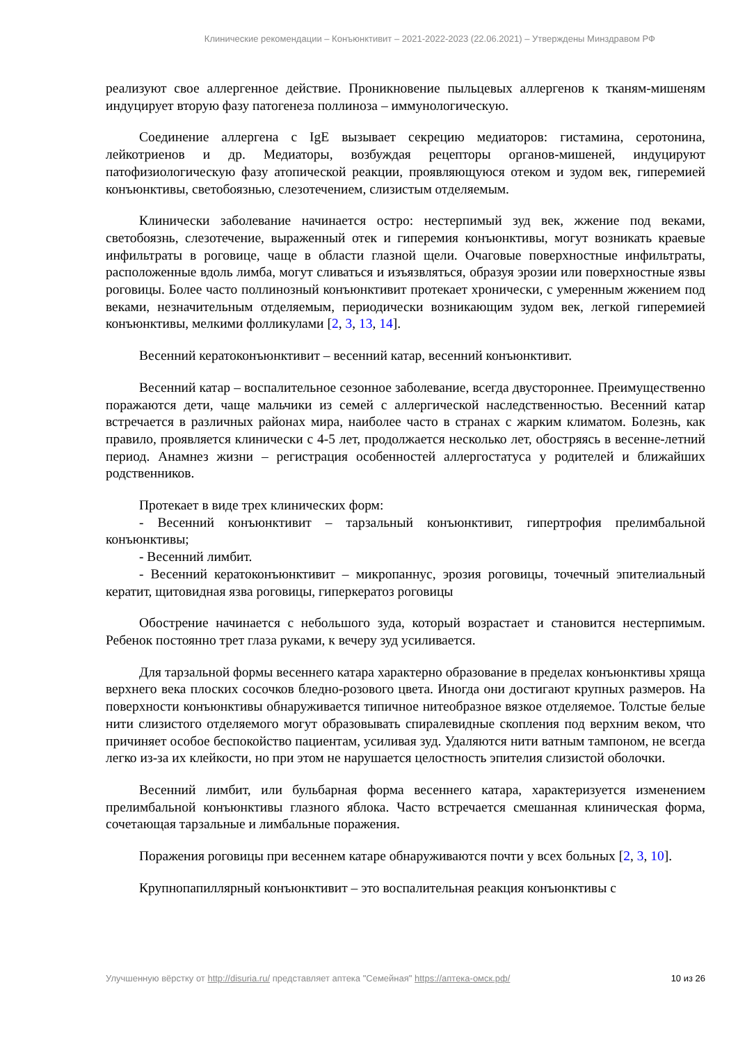Клинические рекомендации – Конъюнктивит – 2021-2022-2023 (22.06.2021) – Утверждены Минздравом РФ
реализуют свое аллергенное действие. Проникновение пыльцевых аллергенов к тканям-мишеням индуцирует вторую фазу патогенеза поллиноза – иммунологическую.
Соединение аллергена с IgE вызывает секрецию медиаторов: гистамина, серотонина, лейкотриенов и др. Медиаторы, возбуждая рецепторы органов-мишеней, индуцируют патофизиологическую фазу атопической реакции, проявляющуюся отеком и зудом век, гиперемией конъюнктивы, светобоязнью, слезотечением, слизистым отделяемым.
Клинически заболевание начинается остро: нестерпимый зуд век, жжение под веками, светобоязнь, слезотечение, выраженный отек и гиперемия конъюнктивы, могут возникать краевые инфильтраты в роговице, чаще в области глазной щели. Очаговые поверхностные инфильтраты, расположенные вдоль лимба, могут сливаться и изъязвляться, образуя эрозии или поверхностные язвы роговицы. Более часто поллинозный конъюнктивит протекает хронически, с умеренным жжением под веками, незначительным отделяемым, периодически возникающим зудом век, легкой гиперемией конъюнктивы, мелкими фолликулами [2, 3, 13, 14].
Весенний кератоконъюнктивит – весенний катар, весенний конъюнктивит.
Весенний катар – воспалительное сезонное заболевание, всегда двустороннее. Преимущественно поражаются дети, чаще мальчики из семей с аллергической наследственностью. Весенний катар встречается в различных районах мира, наиболее часто в странах с жарким климатом. Болезнь, как правило, проявляется клинически с 4-5 лет, продолжается несколько лет, обостряясь в весенне-летний период. Анамнез жизни – регистрация особенностей аллергостатуса у родителей и ближайших родственников.
Протекает в виде трех клинических форм:
- Весенний конъюнктивит – тарзальный конъюнктивит, гипертрофия прелимбальной конъюнктивы;
- Весенний лимбит.
- Весенний кератоконъюнктивит – микропаннус, эрозия роговицы, точечный эпителиальный кератит, щитовидная язва роговицы, гиперкератоз роговицы
Обострение начинается с небольшого зуда, который возрастает и становится нестерпимым. Ребенок постоянно трет глаза руками, к вечеру зуд усиливается.
Для тарзальной формы весеннего катара характерно образование в пределах конъюнктивы хряща верхнего века плоских сосочков бледно-розового цвета. Иногда они достигают крупных размеров. На поверхности конъюнктивы обнаруживается типичное нитеобразное вязкое отделяемое. Толстые белые нити слизистого отделяемого могут образовывать спиралевидные скопления под верхним веком, что причиняет особое беспокойство пациентам, усиливая зуд. Удаляются нити ватным тампоном, не всегда легко из-за их клейкости, но при этом не нарушается целостность эпителия слизистой оболочки.
Весенний лимбит, или бульбарная форма весеннего катара, характеризуется изменением прелимбальной конъюнктивы глазного яблока. Часто встречается смешанная клиническая форма, сочетающая тарзальные и лимбальные поражения.
Поражения роговицы при весеннем катаре обнаруживаются почти у всех больных [2, 3, 10].
Крупнопапиллярный конъюнктивит – это воспалительная реакция конъюнктивы с
Улучшенную вёрстку от http://disuria.ru/ представляет аптека "Семейная" https://аптека-омск.рф/ 10 из 26